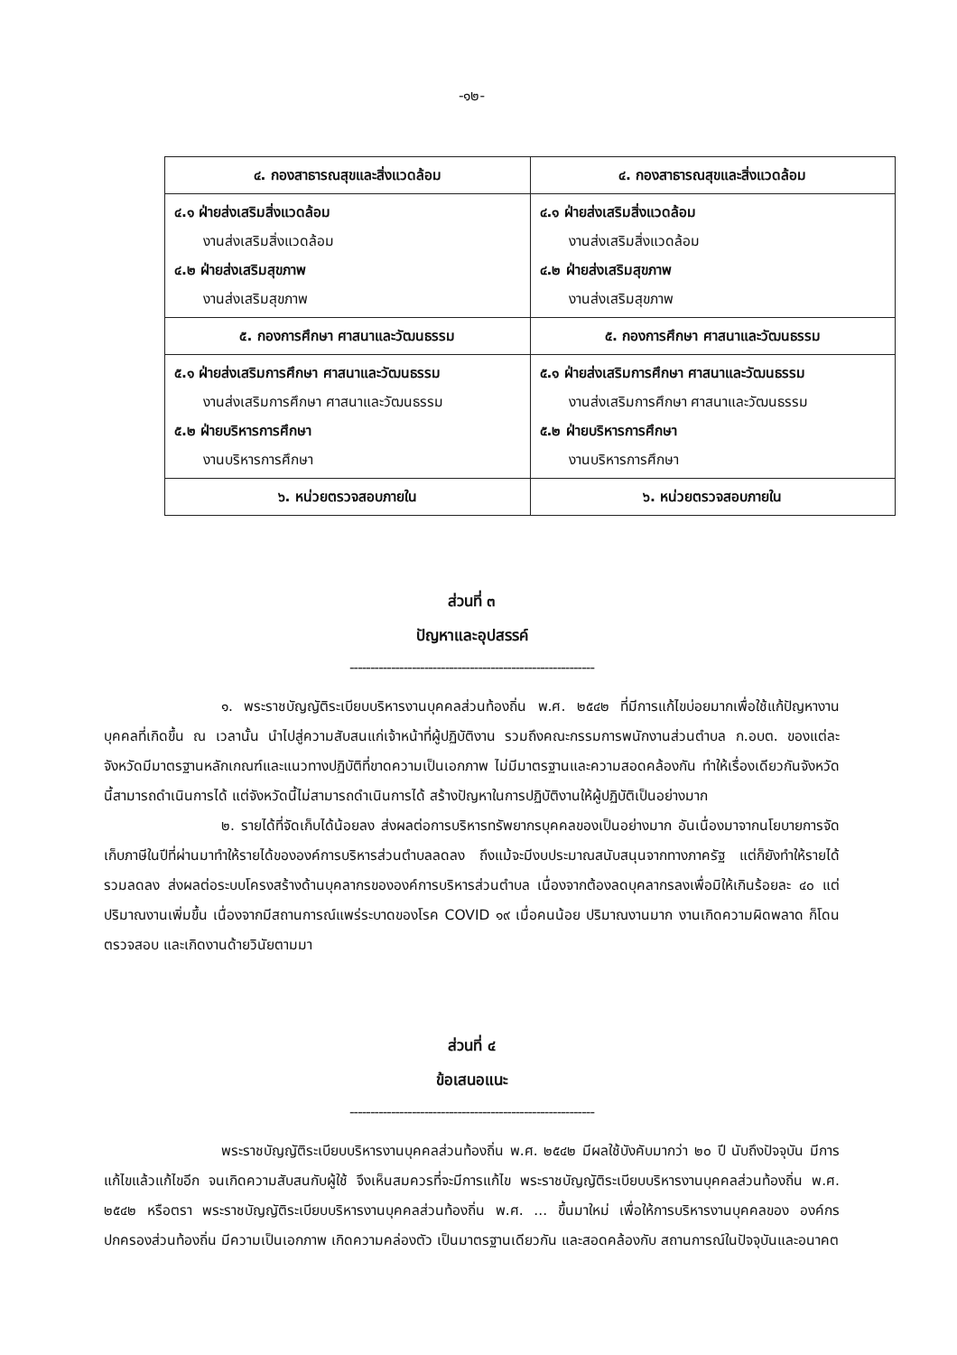-๑๒-
| ๔. กองสาธารณสุขและสิ่งแวดล้อม | ๔. กองสาธารณสุขและสิ่งแวดล้อม |
| --- | --- |
| ๔.๑ ฝ่ายส่งเสริมสิ่งแวดล้อม งานส่งเสริมสิ่งแวดล้อม ๔.๒ ฝ่ายส่งเสริมสุขภาพ งานส่งเสริมสุขภาพ | ๔.๑ ฝ่ายส่งเสริมสิ่งแวดล้อม งานส่งเสริมสิ่งแวดล้อม ๔.๒ ฝ่ายส่งเสริมสุขภาพ งานส่งเสริมสุขภาพ |
| ๕. กองการศึกษา ศาสนาและวัฒนธรรม | ๕. กองการศึกษา ศาสนาและวัฒนธรรม |
| ๕.๑ ฝ่ายส่งเสริมการศึกษา ศาสนาและวัฒนธรรม งานส่งเสริมการศึกษา ศาสนาและวัฒนธรรม ๕.๒ ฝ่ายบริหารการศึกษา งานบริหารการศึกษา | ๕.๑ ฝ่ายส่งเสริมการศึกษา ศาสนาและวัฒนธรรม งานส่งเสริมการศึกษา ศาสนาและวัฒนธรรม ๕.๒ ฝ่ายบริหารการศึกษา งานบริหารการศึกษา |
| ๖. หน่วยตรวจสอบภายใน | ๖. หน่วยตรวจสอบภายใน |
ส่วนที่ ๓
ปัญหาและอุปสรรค์
-----------------------------------------------------------
๑. พระราชบัญญัติระเบียบบริหารงานบุคคลส่วนท้องถิ่น พ.ศ. ๒๕๔๒ ที่มีการแก้ไขบ่อยมากเพื่อใช้แก้ปัญหางานบุคคลที่เกิดขึ้น ณ เวลานั้น นำไปสู่ความสับสนแก่เจ้าหน้าที่ผู้ปฏิบัติงาน รวมถึงคณะกรรมการพนักงานส่วนตำบล ก.อบต. ของแต่ละจังหวัดมีมาตรฐานหลักเกณฑ์และแนวทางปฏิบัติที่ขาดความเป็นเอกภาพ ไม่มีมาตรฐานและความสอดคล้องกัน ทำให้เรื่องเดียวกันจังหวัดนี้สามารถดำเนินการได้ แต่จังหวัดนี้ไม่สามารถดำเนินการได้ สร้างปัญหาในการปฏิบัติงานให้ผู้ปฏิบัติเป็นอย่างมาก
๒. รายได้ที่จัดเก็บได้น้อยลง ส่งผลต่อการบริหารทรัพยากรบุคคลของเป็นอย่างมาก อันเนื่องมาจากนโยบายการจัดเก็บภาษีในปีที่ผ่านมาทำให้รายได้ขององค์การบริหารส่วนตำบลลดลง ถึงแม้จะมีงบประมาณสนับสนุนจากทางภาครัฐ แต่ก็ยังทำให้รายได้รวมลดลง ส่งผลต่อระบบโครงสร้างด้านบุคลากรขององค์การบริหารส่วนตำบล เนื่องจากต้องลดบุคลากรลงเพื่อมิให้เกินร้อยละ ๔๐ แต่ปริมาณงานเพิ่มขึ้น เนื่องจากมีสถานการณ์แพร่ระบาดของโรค COVID ๑๙ เมื่อคนน้อย ปริมาณงานมาก งานเกิดความผิดพลาด ก็โดนตรวจสอบ และเกิดงานด้ายวินัยตามมา
ส่วนที่ ๔
ข้อเสนอแนะ
-----------------------------------------------------------
พระราชบัญญัติระเบียบบริหารงานบุคคลส่วนท้องถิ่น พ.ศ. ๒๕๔๒ มีผลใช้บังคับมากว่า ๒๐ ปี นับถึงปัจจุบัน มีการแก้ไขแล้วแก้ไขอีก จนเกิดความสับสนกับผู้ใช้ จึงเห็นสมควรที่จะมีการแก้ไข พระราชบัญญัติระเบียบบริหารงานบุคคลส่วนท้องถิ่น พ.ศ. ๒๕๔๒ หรือตรา พระราชบัญญัติระเบียบบริหารงานบุคคลส่วนท้องถิ่น พ.ศ. ... ขึ้นมาใหม่ เพื่อให้การบริหารงานบุคคลของ องค์กรปกครองส่วนท้องถิ่น มีความเป็นเอกภาพ เกิดความคล่องตัว เป็นมาตรฐานเดียวกัน และสอดคล้องกับ สถานการณ์ในปัจจุบันและอนาคต